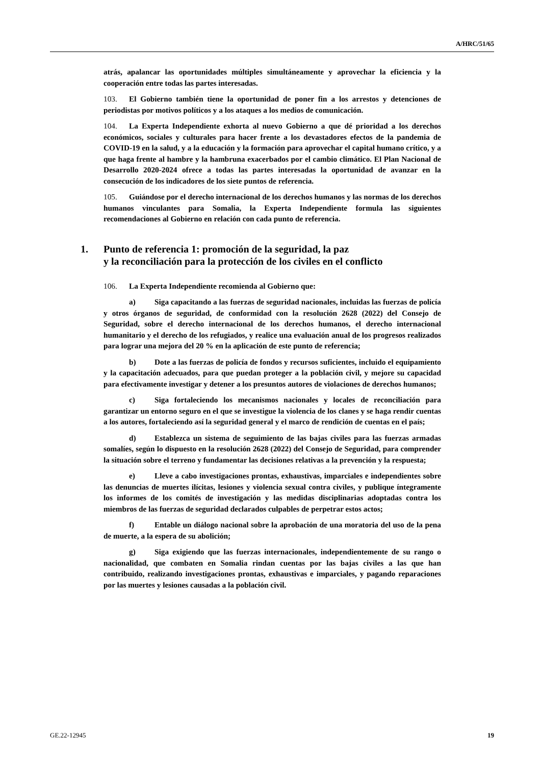A/HRC/51/65
atrás, apalancar las oportunidades múltiples simultáneamente y aprovechar la eficiencia y la cooperación entre todas las partes interesadas.
103. El Gobierno también tiene la oportunidad de poner fin a los arrestos y detenciones de periodistas por motivos políticos y a los ataques a los medios de comunicación.
104. La Experta Independiente exhorta al nuevo Gobierno a que dé prioridad a los derechos económicos, sociales y culturales para hacer frente a los devastadores efectos de la pandemia de COVID-19 en la salud, y a la educación y la formación para aprovechar el capital humano crítico, y a que haga frente al hambre y la hambruna exacerbados por el cambio climático. El Plan Nacional de Desarrollo 2020-2024 ofrece a todas las partes interesadas la oportunidad de avanzar en la consecución de los indicadores de los siete puntos de referencia.
105. Guiándose por el derecho internacional de los derechos humanos y las normas de los derechos humanos vinculantes para Somalia, la Experta Independiente formula las siguientes recomendaciones al Gobierno en relación con cada punto de referencia.
1. Punto de referencia 1: promoción de la seguridad, la paz
y la reconciliación para la protección de los civiles en el conflicto
106. La Experta Independiente recomienda al Gobierno que:
a) Siga capacitando a las fuerzas de seguridad nacionales, incluidas las fuerzas de policía y otros órganos de seguridad, de conformidad con la resolución 2628 (2022) del Consejo de Seguridad, sobre el derecho internacional de los derechos humanos, el derecho internacional humanitario y el derecho de los refugiados, y realice una evaluación anual de los progresos realizados para lograr una mejora del 20 % en la aplicación de este punto de referencia;
b) Dote a las fuerzas de policía de fondos y recursos suficientes, incluido el equipamiento y la capacitación adecuados, para que puedan proteger a la población civil, y mejore su capacidad para efectivamente investigar y detener a los presuntos autores de violaciones de derechos humanos;
c) Siga fortaleciendo los mecanismos nacionales y locales de reconciliación para garantizar un entorno seguro en el que se investigue la violencia de los clanes y se haga rendir cuentas a los autores, fortaleciendo así la seguridad general y el marco de rendición de cuentas en el país;
d) Establezca un sistema de seguimiento de las bajas civiles para las fuerzas armadas somalíes, según lo dispuesto en la resolución 2628 (2022) del Consejo de Seguridad, para comprender la situación sobre el terreno y fundamentar las decisiones relativas a la prevención y la respuesta;
e) Lleve a cabo investigaciones prontas, exhaustivas, imparciales e independientes sobre las denuncias de muertes ilícitas, lesiones y violencia sexual contra civiles, y publique íntegramente los informes de los comités de investigación y las medidas disciplinarias adoptadas contra los miembros de las fuerzas de seguridad declarados culpables de perpetrar estos actos;
f) Entable un diálogo nacional sobre la aprobación de una moratoria del uso de la pena de muerte, a la espera de su abolición;
g) Siga exigiendo que las fuerzas internacionales, independientemente de su rango o nacionalidad, que combaten en Somalia rindan cuentas por las bajas civiles a las que han contribuido, realizando investigaciones prontas, exhaustivas e imparciales, y pagando reparaciones por las muertes y lesiones causadas a la población civil.
GE.22-12945 19